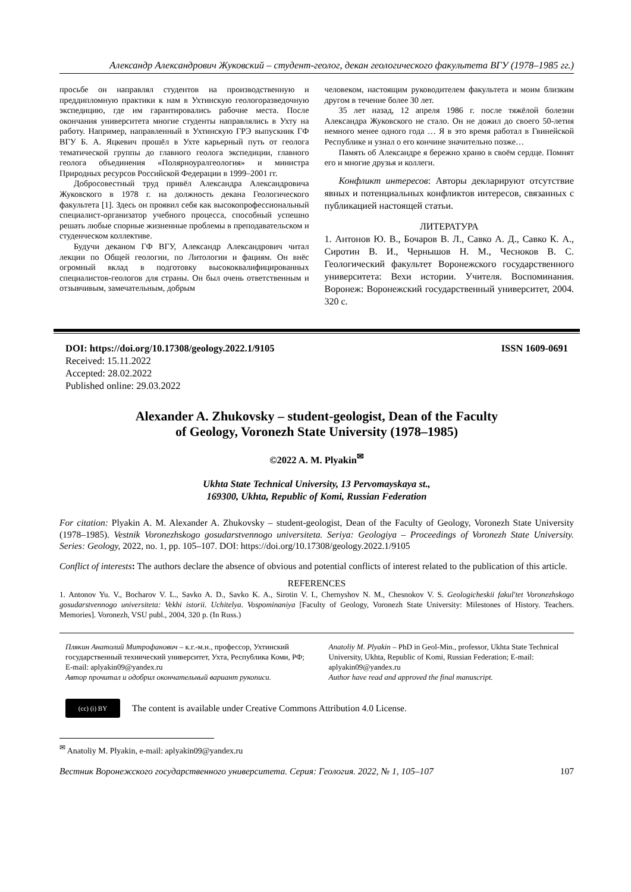Александр Александрович Жуковский – студент-геолог, декан геологического факультета ВГУ (1978–1985 гг.)
просьбе он направлял студентов на производственную и преддипломную практики к нам в Ухтинскую геологоразведочную экспедицию, где им гарантировались рабочие места. После окончания университета многие студенты направлялись в Ухту на работу. Например, направленный в Ухтинскую ГРЭ выпускник ГФ ВГУ Б. А. Яцкевич прошёл в Ухте карьерный путь от геолога тематической группы до главного геолога экспедиции, главного геолога объединения «Полярноуралгеология» и министра Природных ресурсов Российской Федерации в 1999–2001 гг.
Добросовестный труд привёл Александра Александровича Жуковского в 1978 г. на должность декана Геологического факультета [1]. Здесь он проявил себя как высокопрофессиональный специалист-организатор учебного процесса, способный успешно решать любые спорные жизненные проблемы в преподавательском и студенческом коллективе.
Будучи деканом ГФ ВГУ, Александр Александрович читал лекции по Общей геологии, по Литологии и фациям. Он внёс огромный вклад в подготовку высококвалифицированных специалистов-геологов для страны. Он был очень ответственным и отзывчивым, замечательным, добрым
человеком, настоящим руководителем факультета и моим близким другом в течение более 30 лет.
35 лет назад, 12 апреля 1986 г. после тяжёлой болезни Александра Жуковского не стало. Он не дожил до своего 50-летия немного менее одного года … Я в это время работал в Гвинейской Республике и узнал о его кончине значительно позже…
Память об Александре я бережно храню в своём сердце. Помнят его и многие друзья и коллеги.
Конфликт интересов: Авторы декларируют отсутствие явных и потенциальных конфликтов интересов, связанных с публикацией настоящей статьи.
ЛИТЕРАТУРА
1. Антонов Ю. В., Бочаров В. Л., Савко А. Д., Савко К. А., Сиротин В. И., Чернышов Н. М., Чесноков В. С. Геологический факультет Воронежского государственного университета: Вехи истории. Учителя. Воспоминания. Воронеж: Воронежский государственный университет, 2004. 320 с.
DOI: https://doi.org/10.17308/geology.2022.1/9105 ISSN 1609-0691
Received: 15.11.2022
Accepted: 28.02.2022
Published online: 29.03.2022
Alexander A. Zhukovsky – student-geologist, Dean of the Faculty
of Geology, Voronezh State University (1978–1985)
©2022 A. M. Plyakin<sup>✉</sup>
Ukhta State Technical University, 13 Pervomayskaya st.,
169300, Ukhta, Republic of Komi, Russian Federation
For citation: Plyakin A. M. Alexander A. Zhukovsky – student-geologist, Dean of the Faculty of Geology, Voronezh State University (1978–1985). Vestnik Voronezhskogo gosudarstvennogo universiteta. Seriya: Geologiya – Proceedings of Voronezh State University. Series: Geology, 2022, no. 1, pp. 105–107. DOI: https://doi.org/10.17308/geology.2022.1/9105
Conflict of interests: The authors declare the absence of obvious and potential conflicts of interest related to the publication of this article.
REFERENCES
1. Antonov Yu. V., Bocharov V. L., Savko A. D., Savko K. A., Sirotin V. I., Chernyshov N. M., Chesnokov V. S. Geologicheskii fakul'tet Voronezhskogo gosudarstvennogo universiteta: Vekhi istorii. Uchitelya. Vospominaniya [Faculty of Geology, Voronezh State University: Milestones of History. Teachers. Memories]. Voronezh, VSU publ., 2004, 320 p. (In Russ.)
Плякин Анатолий Митрофанович – к.г.-м.н., профессор, Ухтинский государственный технический университет, Ухта, Республика Коми, РФ; E-mail: aplyakin09@yandex.ru
Автор прочитал и одобрил окончательный вариант рукописи.
Anatoliy M. Plyakin – PhD in Geol-Min., professor, Ukhta State Technical University, Ukhta, Republic of Komi, Russian Federation; E-mail: aplyakin09@yandex.ru
Author have read and approved the final manuscript.
(cc) (i) BY
The content is available under Creative Commons Attribution 4.0 License.
<sup>✉</sup> Anatoliy M. Plyakin, e-mail: aplyakin09@yandex.ru
Вестник Воронежского государственного университета. Серия: Геология. 2022, № 1, 105–107 107